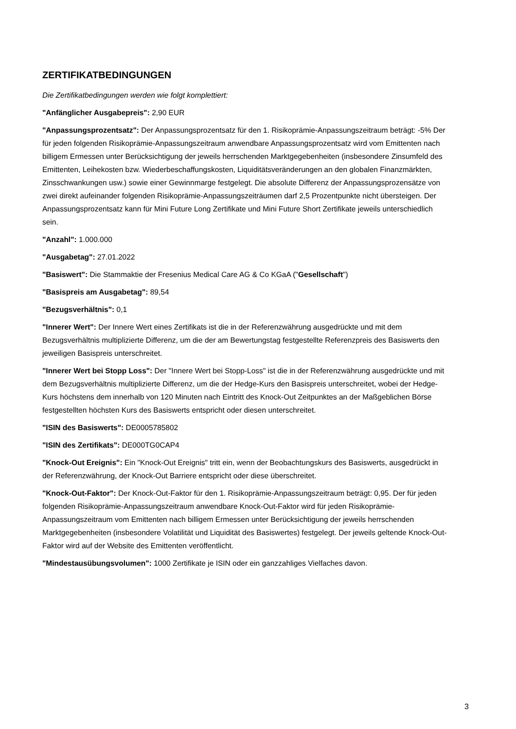ZERTIFIKATBEDINGUNGEN
Die Zertifikatbedingungen werden wie folgt komplettiert:
"Anfänglicher Ausgabepreis": 2,90 EUR
"Anpassungsprozentsatz": Der Anpassungsprozentsatz für den 1. Risikoprämie-Anpassungszeitraum beträgt: -5% Der für jeden folgenden Risikoprämie-Anpassungszeitraum anwendbare Anpassungsprozentsatz wird vom Emittenten nach billigem Ermessen unter Berücksichtigung der jeweils herrschenden Marktgegebenheiten (insbesondere Zinsumfeld des Emittenten, Leihekosten bzw. Wiederbeschaffungskosten, Liquiditätsveränderungen an den globalen Finanzmärkten, Zinsschwankungen usw.) sowie einer Gewinnmarge festgelegt. Die absolute Differenz der Anpassungsprozensätze von zwei direkt aufeinander folgenden Risikoprämie-Anpassungszeiträumen darf 2,5 Prozentpunkte nicht übersteigen. Der Anpassungsprozentsatz kann für Mini Future Long Zertifikate und Mini Future Short Zertifikate jeweils unterschiedlich sein.
"Anzahl": 1.000.000
"Ausgabetag": 27.01.2022
"Basiswert": Die Stammaktie der Fresenius Medical Care AG & Co KGaA ("Gesellschaft")
"Basispreis am Ausgabetag": 89,54
"Bezugsverhältnis": 0,1
"Innerer Wert": Der Innere Wert eines Zertifikats ist die in der Referenzwährung ausgedrückte und mit dem Bezugsverhältnis multiplizierte Differenz, um die der am Bewertungstag festgestellte Referenzpreis des Basiswerts den jeweiligen Basispreis unterschreitet.
"Innerer Wert bei Stopp Loss": Der "Innere Wert bei Stopp-Loss" ist die in der Referenzwährung ausgedrückte und mit dem Bezugsverhältnis multiplizierte Differenz, um die der Hedge-Kurs den Basispreis unterschreitet, wobei der Hedge-Kurs höchstens dem innerhalb von 120 Minuten nach Eintritt des Knock-Out Zeitpunktes an der Maßgeblichen Börse festgestellten höchsten Kurs des Basiswerts entspricht oder diesen unterschreitet.
"ISIN des Basiswerts": DE0005785802
"ISIN des Zertifikats": DE000TG0CAP4
"Knock-Out Ereignis": Ein "Knock-Out Ereignis" tritt ein, wenn der Beobachtungskurs des Basiswerts, ausgedrückt in der Referenzwährung, der Knock-Out Barriere entspricht oder diese überschreitet.
"Knock-Out-Faktor": Der Knock-Out-Faktor für den 1. Risikoprämie-Anpassungszeitraum beträgt: 0,95. Der für jeden folgenden Risikoprämie-Anpassungszeitraum anwendbare Knock-Out-Faktor wird für jeden Risikoprämie-Anpassungszeitraum vom Emittenten nach billigem Ermessen unter Berücksichtigung der jeweils herrschenden Marktgegebenheiten (insbesondere Volatilität und Liquidität des Basiswertes) festgelegt. Der jeweils geltende Knock-Out-Faktor wird auf der Website des Emittenten veröffentlicht.
"Mindestausübungsvolumen": 1000 Zertifikate je ISIN oder ein ganzzahliges Vielfaches davon.
3